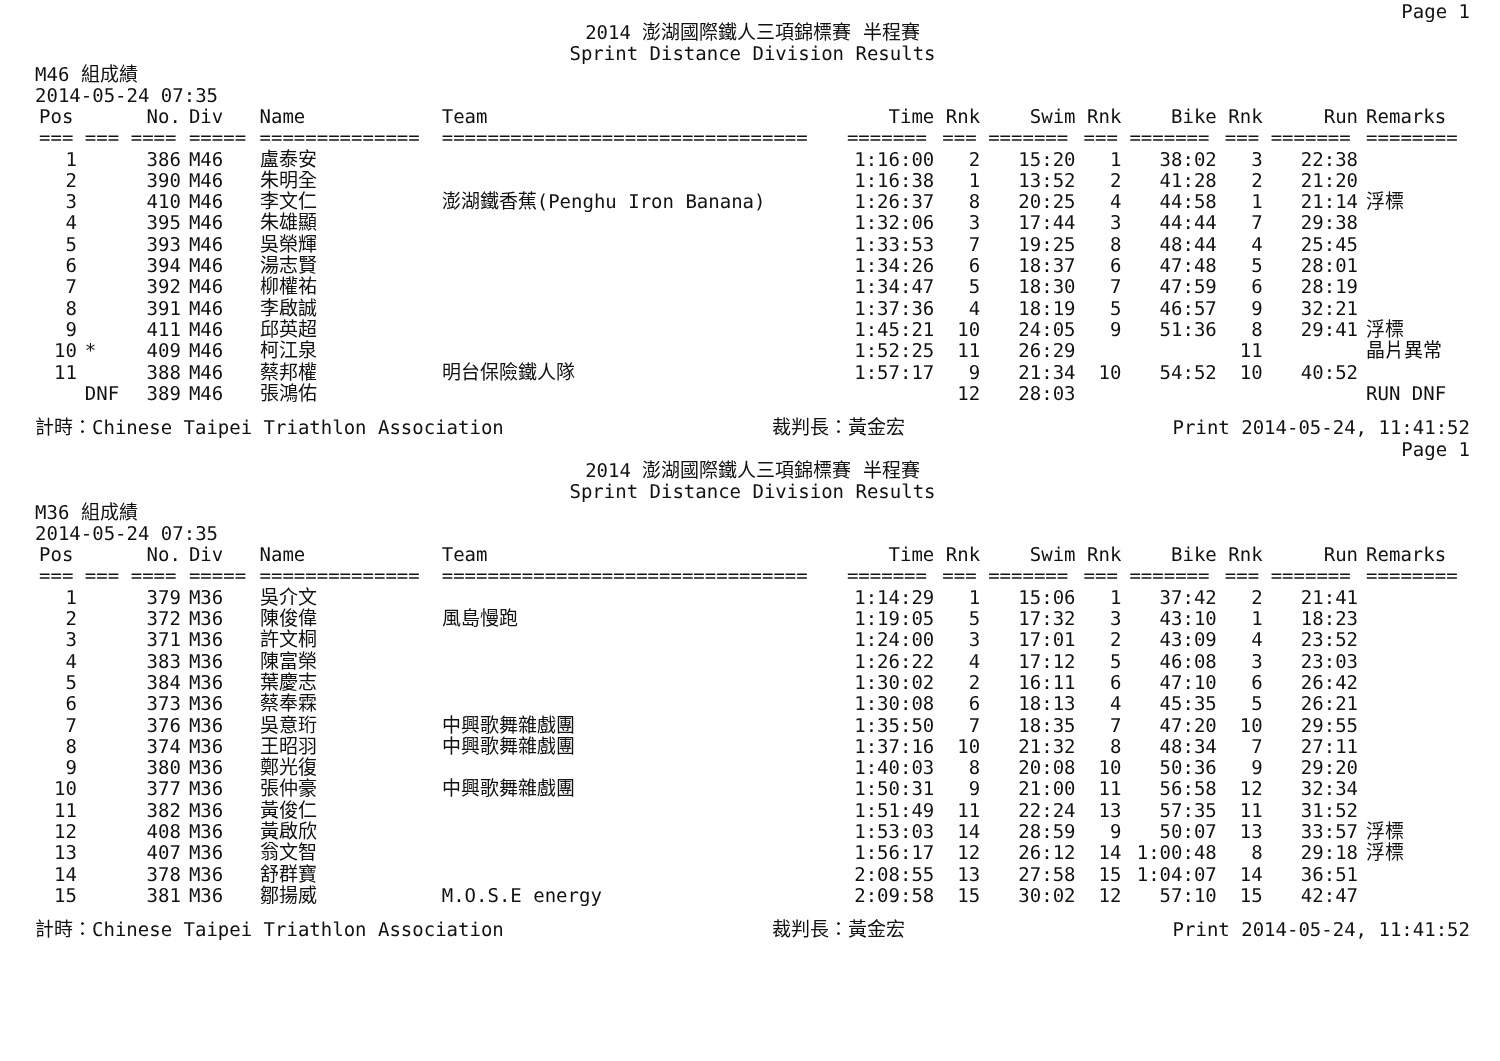Page 1
2014 澎湖國際鐵人三項錦標賽 半程賽
Sprint Distance Division Results
M46 組成績
2014-05-24 07:35
| Pos | | No. | Div | Name | Team | Time | Rnk | Swim | Rnk | Bike | Rnk | Run | Remarks |
| --- | --- | --- | --- | --- | --- | --- | --- | --- | --- | --- | --- | --- | --- |
| === | === | ==== | ===== | ============== | ================================ | ======= | === | ======= | === | ======= | === | ======= | ======== |
| 1 | | 386 | M46 | 盧泰安 | | 1:16:00 | 2 | 15:20 | 1 | 38:02 | 3 | 22:38 | |
| 2 | | 390 | M46 | 朱明全 | | 1:16:38 | 1 | 13:52 | 2 | 41:28 | 2 | 21:20 | |
| 3 | | 410 | M46 | 李文仁 | 澎湖鐵香蕉(Penghu Iron Banana) | 1:26:37 | 8 | 20:25 | 4 | 44:58 | 1 | 21:14 | 浮標 |
| 4 | | 395 | M46 | 朱雄顯 | | 1:32:06 | 3 | 17:44 | 3 | 44:44 | 7 | 29:38 | |
| 5 | | 393 | M46 | 吳榮輝 | | 1:33:53 | 7 | 19:25 | 8 | 48:44 | 4 | 25:45 | |
| 6 | | 394 | M46 | 湯志賢 | | 1:34:26 | 6 | 18:37 | 6 | 47:48 | 5 | 28:01 | |
| 7 | | 392 | M46 | 柳權祐 | | 1:34:47 | 5 | 18:30 | 7 | 47:59 | 6 | 28:19 | |
| 8 | | 391 | M46 | 李啟誠 | | 1:37:36 | 4 | 18:19 | 5 | 46:57 | 9 | 32:21 | |
| 9 | | 411 | M46 | 邱英超 | | 1:45:21 | 10 | 24:05 | 9 | 51:36 | 8 | 29:41 | 浮標 |
| 10 | * | 409 | M46 | 柯江泉 | | 1:52:25 | 11 | 26:29 | | | 11 | | 晶片異常 |
| 11 | | 388 | M46 | 蔡邦權 | 明台保險鐵人隊 | 1:57:17 | 9 | 21:34 | 10 | 54:52 | 10 | 40:52 | |
| | DNF | 389 | M46 | 張鴻佑 | | | 12 | 28:03 | | | | | RUN DNF |
計時：Chinese Taipei Triathlon Association 裁判長：黃金宏 Print 2014-05-24, 11:41:52
Page 1
2014 澎湖國際鐵人三項錦標賽 半程賽
Sprint Distance Division Results
M36 組成績
2014-05-24 07:35
| Pos | | No. | Div | Name | Team | Time | Rnk | Swim | Rnk | Bike | Rnk | Run | Remarks |
| --- | --- | --- | --- | --- | --- | --- | --- | --- | --- | --- | --- | --- | --- |
| === | === | ==== | ===== | ============== | ================================ | ======= | === | ======= | === | ======= | === | ======= | ======== |
| 1 | | 379 | M36 | 吳介文 | | 1:14:29 | 1 | 15:06 | 1 | 37:42 | 2 | 21:41 | |
| 2 | | 372 | M36 | 陳俊偉 | 風島慢跑 | 1:19:05 | 5 | 17:32 | 3 | 43:10 | 1 | 18:23 | |
| 3 | | 371 | M36 | 許文桐 | | 1:24:00 | 3 | 17:01 | 2 | 43:09 | 4 | 23:52 | |
| 4 | | 383 | M36 | 陳富榮 | | 1:26:22 | 4 | 17:12 | 5 | 46:08 | 3 | 23:03 | |
| 5 | | 384 | M36 | 葉慶志 | | 1:30:02 | 2 | 16:11 | 6 | 47:10 | 6 | 26:42 | |
| 6 | | 373 | M36 | 蔡奉霖 | | 1:30:08 | 6 | 18:13 | 4 | 45:35 | 5 | 26:21 | |
| 7 | | 376 | M36 | 吳意珩 | 中興歌舞雜戲團 | 1:35:50 | 7 | 18:35 | 7 | 47:20 | 10 | 29:55 | |
| 8 | | 374 | M36 | 王昭羽 | 中興歌舞雜戲團 | 1:37:16 | 10 | 21:32 | 8 | 48:34 | 7 | 27:11 | |
| 9 | | 380 | M36 | 鄭光復 | | 1:40:03 | 8 | 20:08 | 10 | 50:36 | 9 | 29:20 | |
| 10 | | 377 | M36 | 張仲豪 | 中興歌舞雜戲團 | 1:50:31 | 9 | 21:00 | 11 | 56:58 | 12 | 32:34 | |
| 11 | | 382 | M36 | 黃俊仁 | | 1:51:49 | 11 | 22:24 | 13 | 57:35 | 11 | 31:52 | |
| 12 | | 408 | M36 | 黃啟欣 | | 1:53:03 | 14 | 28:59 | 9 | 50:07 | 13 | 33:57 | 浮標 |
| 13 | | 407 | M36 | 翁文智 | | 1:56:17 | 12 | 26:12 | 14 | 1:00:48 | 8 | 29:18 | 浮標 |
| 14 | | 378 | M36 | 舒群寶 | | 2:08:55 | 13 | 27:58 | 15 | 1:04:07 | 14 | 36:51 | |
| 15 | | 381 | M36 | 鄒揚威 | M.O.S.E energy | 2:09:58 | 15 | 30:02 | 12 | 57:10 | 15 | 42:47 | |
計時：Chinese Taipei Triathlon Association 裁判長：黃金宏 Print 2014-05-24, 11:41:52